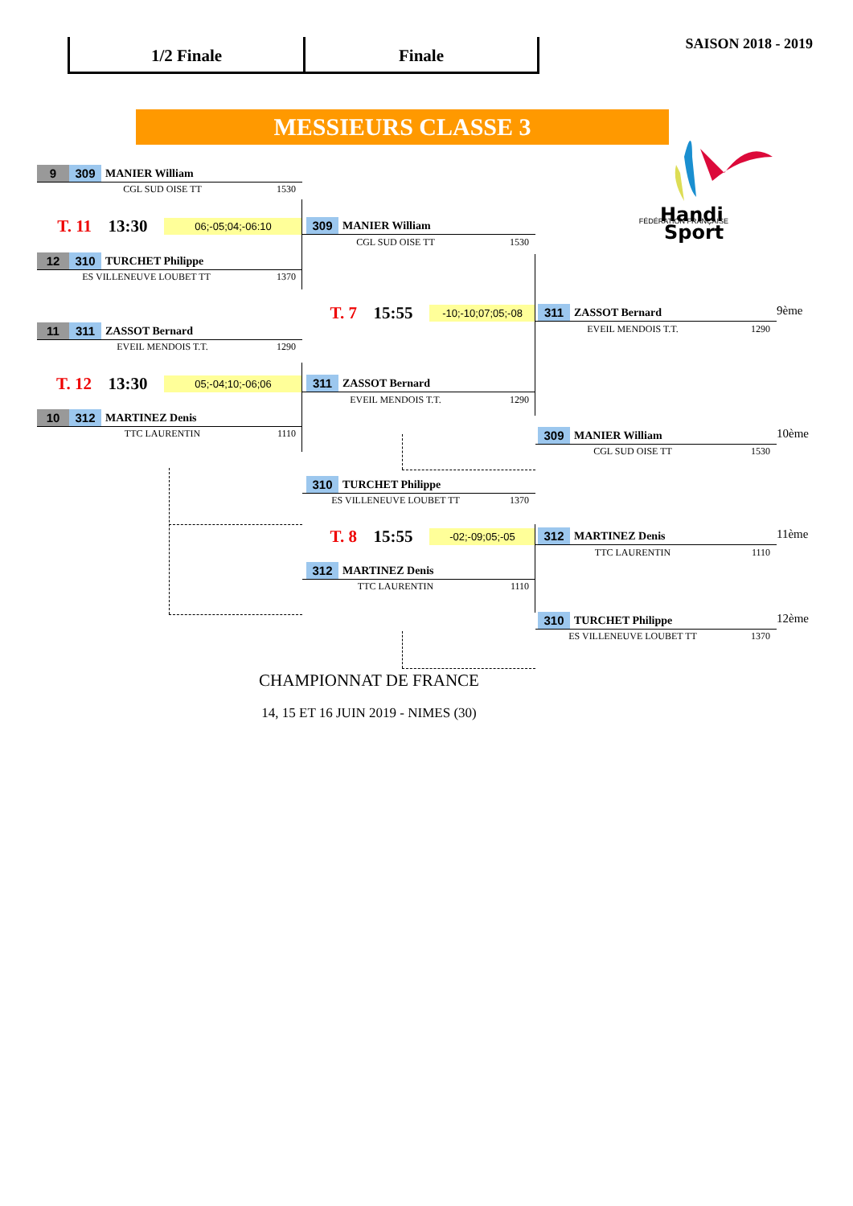1/2 Finale Finale
SAISON 2018 - 2019
MESSIEURS CLASSE 3
9 309 MANIER William
Handi
Sport
CGL SUD OISE TT 1530
T. 11 13:30 06;-05;04;-06:10
309 MANIER William
FÉDÉRATION FRANÇAISE
CGL SUD OISE TT 1530
12 310 TURCHET Philippe
ES VILLENEUVE LOUBET TT 1370
T. 7 15:55 -10;-10;07;05;-08
311 ZASSOT Bernard
9ème
11 311 ZASSOT Bernard
EVEIL MENDOIS T.T. 1290
EVEIL MENDOIS T.T. 1290
T. 12 13:30 05;-04;10;-06;06
311 ZASSOT Bernard
EVEIL MENDOIS T.T. 1290
10 312 MARTINEZ Denis
TTC LAURENTIN 1110
309 MANIER William
10ème
CGL SUD OISE TT 1530
310 TURCHET Philippe
ES VILLENEUVE LOUBET TT 1370
T. 8 15:55 -02;-09;05;-05
312 MARTINEZ Denis
11ème
TTC LAURENTIN 1110
312 MARTINEZ Denis
TTC LAURENTIN 1110
310 TURCHET Philippe
12ème
ES VILLENEUVE LOUBET TT 1370
CHAMPIONNAT DE FRANCE
14, 15 ET 16 JUIN 2019 - NIMES (30)